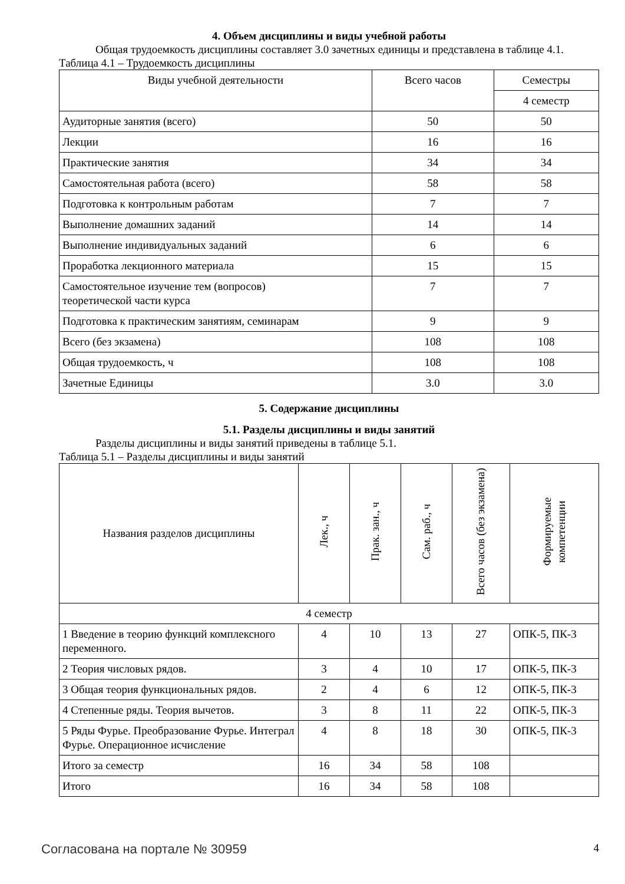4. Объем дисциплины и виды учебной работы
Общая трудоемкость дисциплины составляет 3.0 зачетных единицы и представлена в таблице 4.1.
Таблица 4.1 – Трудоемкость дисциплины
| Виды учебной деятельности | Всего часов | Семестры |
| --- | --- | --- |
| | | 4 семестр |
| Аудиторные занятия (всего) | 50 | 50 |
| Лекции | 16 | 16 |
| Практические занятия | 34 | 34 |
| Самостоятельная работа (всего) | 58 | 58 |
| Подготовка к контрольным работам | 7 | 7 |
| Выполнение домашних заданий | 14 | 14 |
| Выполнение индивидуальных заданий | 6 | 6 |
| Проработка лекционного материала | 15 | 15 |
| Самостоятельное изучение тем (вопросов) теоретической части курса | 7 | 7 |
| Подготовка к практическим занятиям, семинарам | 9 | 9 |
| Всего (без экзамена) | 108 | 108 |
| Общая трудоемкость, ч | 108 | 108 |
| Зачетные Единицы | 3.0 | 3.0 |
5. Содержание дисциплины
5.1. Разделы дисциплины и виды занятий
Разделы дисциплины и виды занятий приведены в таблице 5.1.
Таблица 5.1 – Разделы дисциплины и виды занятий
| Названия разделов дисциплины | Лек., ч | Прак. зан., ч | Сам. раб., ч | Всего часов (без экзамена) | Формируемые компетенции |
| --- | --- | --- | --- | --- | --- |
| 4 семестр | | | | | |
| 1 Введение в теорию функций комплексного переменного. | 4 | 10 | 13 | 27 | ОПК-5, ПК-3 |
| 2 Теория числовых рядов. | 3 | 4 | 10 | 17 | ОПК-5, ПК-3 |
| 3 Общая теория функциональных рядов. | 2 | 4 | 6 | 12 | ОПК-5, ПК-3 |
| 4 Степенные ряды. Теория вычетов. | 3 | 8 | 11 | 22 | ОПК-5, ПК-3 |
| 5 Ряды Фурье. Преобразование Фурье. Интеграл Фурье. Операционное исчисление | 4 | 8 | 18 | 30 | ОПК-5, ПК-3 |
| Итого за семестр | 16 | 34 | 58 | 108 | |
| Итого | 16 | 34 | 58 | 108 | |
Согласована на портале № 30959 4